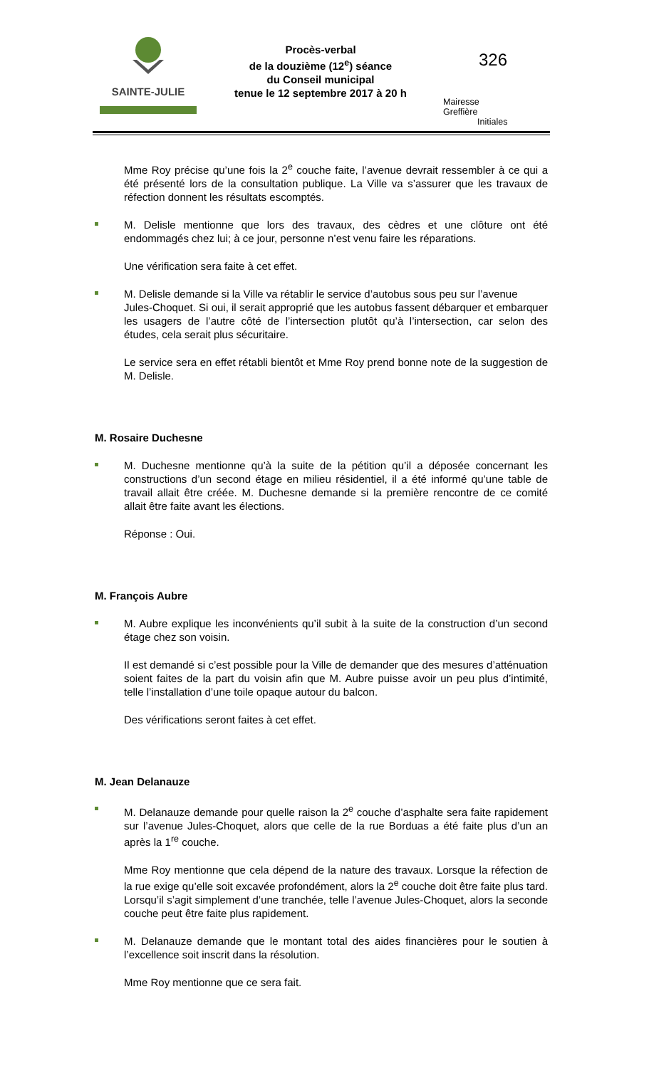SAINTE-JULIE
Procès-verbal
de la douzième (12<sup>e</sup>) séance
du Conseil municipal
tenue le 12 septembre 2017 à 20 h
326
Mairesse Greffière
Initiales
Mme Roy précise qu’une fois la 2<sup>e</sup> couche faite, l’avenue devrait ressembler à ce qui a été présenté lors de la consultation publique. La Ville va s’assurer que les travaux de réfection donnent les résultats escomptés.
M. Delisle mentionne que lors des travaux, des cèdres et une clôture ont été endommagés chez lui; à ce jour, personne n’est venu faire les réparations.
Une vérification sera faite à cet effet.
M. Delisle demande si la Ville va rétablir le service d’autobus sous peu sur l’avenue
Jules-Choquet. Si oui, il serait approprié que les autobus fassent débarquer et embarquer les usagers de l’autre côté de l’intersection plutôt qu’à l’intersection, car selon des études, cela serait plus sécuritaire.
Le service sera en effet rétabli bientôt et Mme Roy prend bonne note de la suggestion de M. Delisle.
M. Rosaire Duchesne
M. Duchesne mentionne qu’à la suite de la pétition qu’il a déposée concernant les constructions d’un second étage en milieu résidentiel, il a été informé qu’une table de travail allait être créée. M. Duchesne demande si la première rencontre de ce comité allait être faite avant les élections.
Réponse : Oui.
M. François Aubre
M. Aubre explique les inconvénients qu’il subit à la suite de la construction d’un second étage chez son voisin.
Il est demandé si c’est possible pour la Ville de demander que des mesures d’atténuation soient faites de la part du voisin afin que M. Aubre puisse avoir un peu plus d’intimité, telle l’installation d’une toile opaque autour du balcon.
Des vérifications seront faites à cet effet.
M. Jean Delanauze
M. Delanauze demande pour quelle raison la 2<sup>e</sup> couche d’asphalte sera faite rapidement sur l’avenue Jules-Choquet, alors que celle de la rue Borduas a été faite plus d’un an après la 1<sup>re</sup> couche.
Mme Roy mentionne que cela dépend de la nature des travaux. Lorsque la réfection de la rue exige qu’elle soit excavée profondément, alors la 2<sup>e</sup> couche doit être faite plus tard. Lorsqu’il s’agit simplement d’une tranchée, telle l’avenue Jules-Choquet, alors la seconde couche peut être faite plus rapidement.
M. Delanauze demande que le montant total des aides financières pour le soutien à l’excellence soit inscrit dans la résolution.
Mme Roy mentionne que ce sera fait.